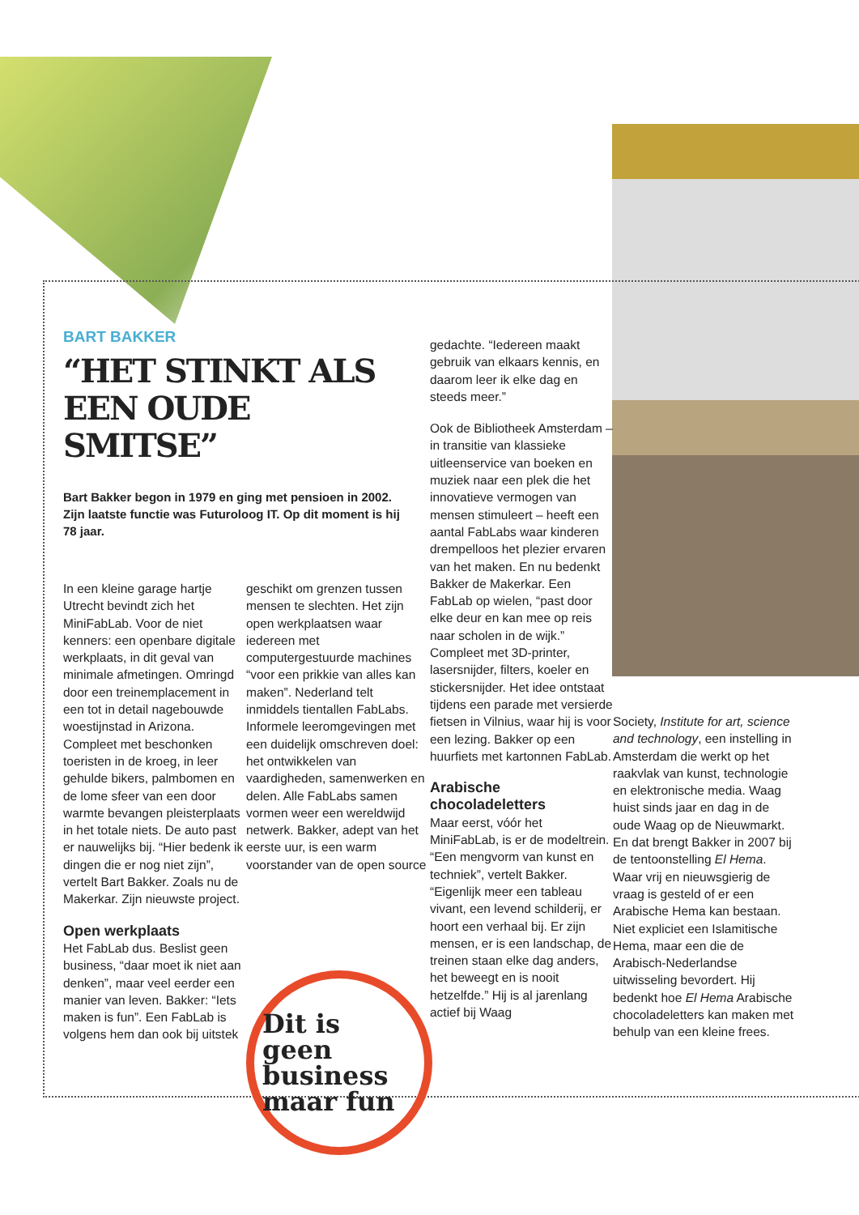BART BAKKER
“HET STINKT ALS EEN OUDE SMITSE”
Bart Bakker begon in 1979 en ging met pensioen in 2002. Zijn laatste functie was Futuroloog IT. Op dit moment is hij 78 jaar.
In een kleine garage hartje Utrecht bevindt zich het MiniFabLab. Voor de niet kenners: een openbare digitale werkplaats, in dit geval van minimale afmetingen. Omringd door een treinemplacement in een tot in detail nagebouwde woestijnstad in Arizona. Compleet met beschonken toeristen in de kroeg, in leer gehulde bikers, palmbomen en de lome sfeer van een door warmte bevangen pleisterplaats in het totale niets. De auto past er nauwelijks bij. “Hier bedenk ik dingen die er nog niet zijn”, vertelt Bart Bakker. Zoals nu de Makerkar. Zijn nieuwste project.
Open werkplaats
Het FabLab dus. Beslist geen business, “daar moet ik niet aan denken”, maar veel eerder een manier van leven. Bakker: “Iets maken is fun”. Een FabLab is volgens hem dan ook bij uitstek
geschikt om grenzen tussen mensen te slechten. Het zijn open werkplaatsen waar iedereen met computergestuurde machines “voor een prikkie van alles kan maken”. Nederland telt inmiddels tientallen FabLabs. Informele leeromgevingen met een duidelijk omschreven doel: het ontwikkelen van vaardigheden, samenwerken en delen. Alle FabLabs samen vormen weer een wereldwijd netwerk. Bakker, adept van het eerste uur, is een warm voorstander van de open source
Dit is geen business maar fun
gedachte. “Iedereen maakt gebruik van elkaars kennis, en daarom leer ik elke dag en steeds meer.”
Ook de Bibliotheek Amsterdam – in transitie van klassieke uitleenservice van boeken en muziek naar een plek die het innovatieve vermogen van mensen stimuleert – heeft een aantal FabLabs waar kinderen drempelloos het plezier ervaren van het maken. En nu bedenkt Bakker de Makerkar. Een FabLab op wielen, “past door elke deur en kan mee op reis naar scholen in de wijk.” Compleet met 3D-printer, lasersnijder, filters, koeler en stickersnijder. Het idee ontstaat tijdens een parade met versierde fietsen in Vilnius, waar hij is voor een lezing. Bakker op een huurfiets met kartonnen FabLab.
Arabische chocoladeletters
Maar eerst, vóór het MiniFabLab, is er de modeltrein. “Een mengvorm van kunst en techniek”, vertelt Bakker. “Eigenlijk meer een tableau vivant, een levend schilderij, er hoort een verhaal bij. Er zijn mensen, er is een landschap, de treinen staan elke dag anders, het beweegt en is nooit hetzelfde.” Hij is al jarenlang actief bij Waag
Society, Institute for art, science and technology, een instelling in Amsterdam die werkt op het raakvlak van kunst, technologie en elektronische media. Waag huist sinds jaar en dag in de oude Waag op de Nieuwmarkt. En dat brengt Bakker in 2007 bij de tentoonstelling El Hema. Waar vrij en nieuwsgierig de vraag is gesteld of er een Arabische Hema kan bestaan. Niet expliciet een Islamitische Hema, maar een die de Arabisch-Nederlandse uitwisseling bevordert. Hij bedenkt hoe El Hema Arabische chocoladeletters kan maken met behulp van een kleine frees.